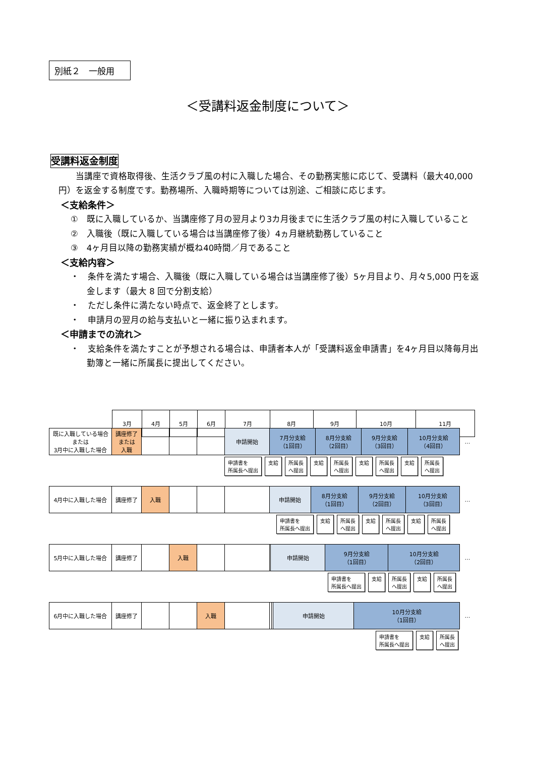別紙２　一般用
＜受講料返金制度について＞
受講料返金制度
当講座で資格取得後、生活クラブ風の村に入職した場合、その勤務実態に応じて、受講料（最大40,000 円）を返金する制度です。勤務場所、入職時期等については別途、ご相談に応じます。
＜支給条件＞
①　既に入職しているか、当講座修了月の翌月より3カ月後までに生活クラブ風の村に入職していること
②　入職後（既に入職している場合は当講座修了後）4ヵ月継続勤務していること
③　4ヶ月目以降の勤務実績が概ね40時間／月であること
＜支給内容＞
・　条件を満たす場合、入職後（既に入職している場合は当講座修了後）5ヶ月目より、月々5,000 円を返金します（最大 8 回で分割支給）
・　ただし条件に満たない時点で、返金終了とします。
・　申請月の翌月の給与支払いと一緒に振り込まれます。
＜申請までの流れ＞
・　支給条件を満たすことが予想される場合は、申請者本人が「受講料返金申請書」を4ヶ月目以降毎月出勤簿と一緒に所属長に提出してください。
| 3月 | 4月 | 5月 | 6月 | 7月 | 8月 | 9月 | 10月 | 11月 |
| 既に入職している場合 または 3月中に入職した場合 | 講座修了 または 入職 | | | | 申請開始 | 7月分支給 （1回目） | 8月分支給 （2回目） | 9月分支給 （3回目） | 10月分支給 （4回目） | … |
申請書を
所属長へ提出 支給 所属長
へ提出 支給 所属長
へ提出 支給 所属長
へ提出 支給 所属長
へ提出
| 4月中に入職した場合 | 講座修了 | 入職 | | | | 申請開始 | 8月分支給 （1回目） | 9月分支給 （2回目） | 10月分支給 （3回目） | … |
申請書を
所属長へ提出 支給 所属長
へ提出 支給 所属長
へ提出 支給 所属長
へ提出
| 5月中に入職した場合 | 講座修了 | | 入職 | | | | 申請開始 | 9月分支給 （1回目） | 10月分支給 （2回目） | … |
申請書を
所属長へ提出 支給 所属長
へ提出 支給 所属長
へ提出
| 6月中に入職した場合 | 講座修了 | | | 入職 | | | | 申請開始 | 10月分支給 （1回目） | … |
申請書を
所属長へ提出 支給 所属長
へ提出